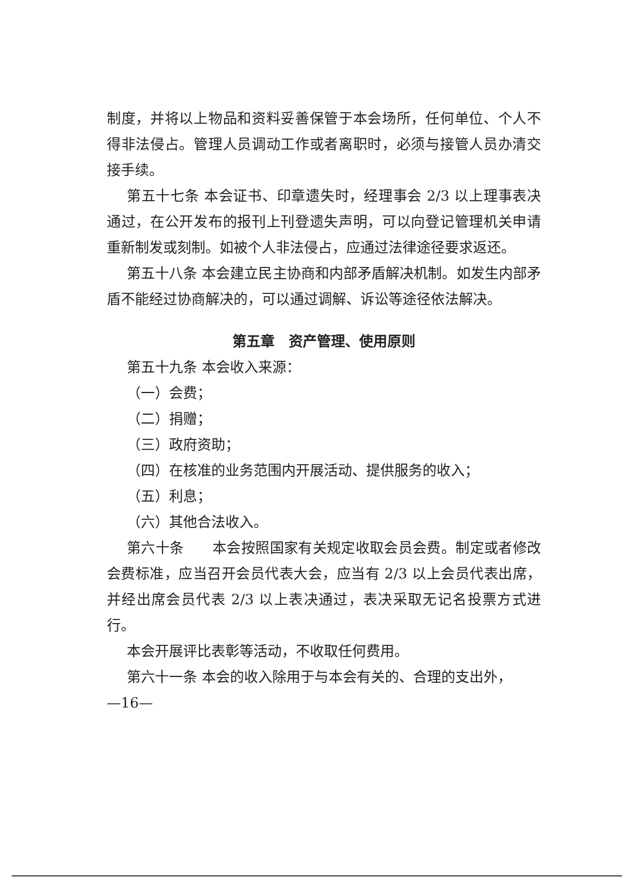制度，并将以上物品和资料妥善保管于本会场所，任何单位、个人不得非法侵占。管理人员调动工作或者离职时，必须与接管人员办清交接手续。
第五十七条 本会证书、印章遗失时，经理事会 2/3 以上理事表决通过，在公开发布的报刊上刊登遗失声明，可以向登记管理机关申请重新制发或刻制。如被个人非法侵占，应通过法律途径要求返还。
第五十八条 本会建立民主协商和内部矛盾解决机制。如发生内部矛盾不能经过协商解决的，可以通过调解、诉讼等途径依法解决。
第五章　资产管理、使用原则
第五十九条 本会收入来源：
（一）会费；
（二）捐赠；
（三）政府资助；
（四）在核准的业务范围内开展活动、提供服务的收入；
（五）利息；
（六）其他合法收入。
第六十条　　本会按照国家有关规定收取会员会费。制定或者修改会费标准，应当召开会员代表大会，应当有 2/3 以上会员代表出席，并经出席会员代表 2/3 以上表决通过，表决采取无记名投票方式进行。
本会开展评比表彰等活动，不收取任何费用。
第六十一条 本会的收入除用于与本会有关的、合理的支出外，
—16—